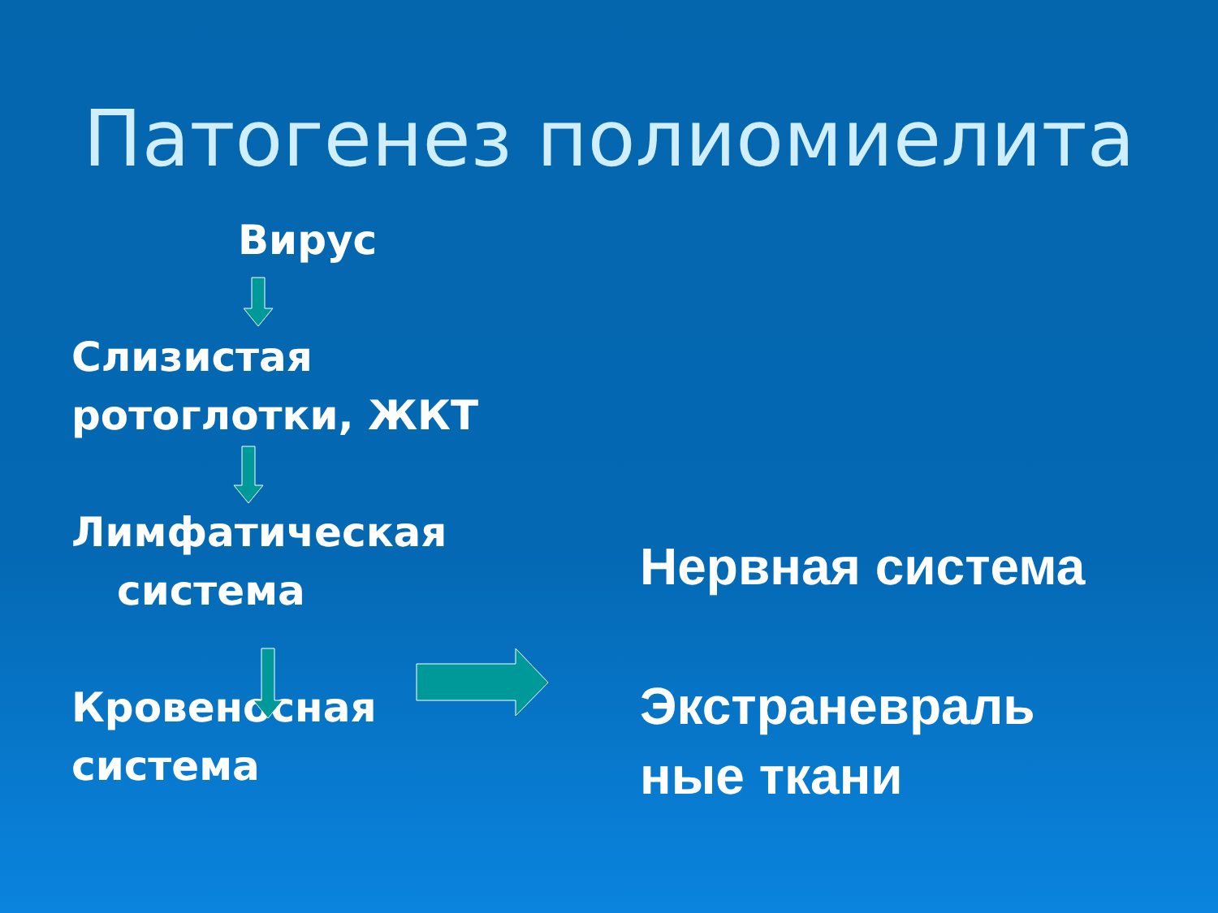Патогенез полиомиелита
Вирус
Слизистая
ротоглотки, ЖКТ
Лимфатическая
система
Кровеносная
система
Нервная система
Экстраневраль
ные ткани